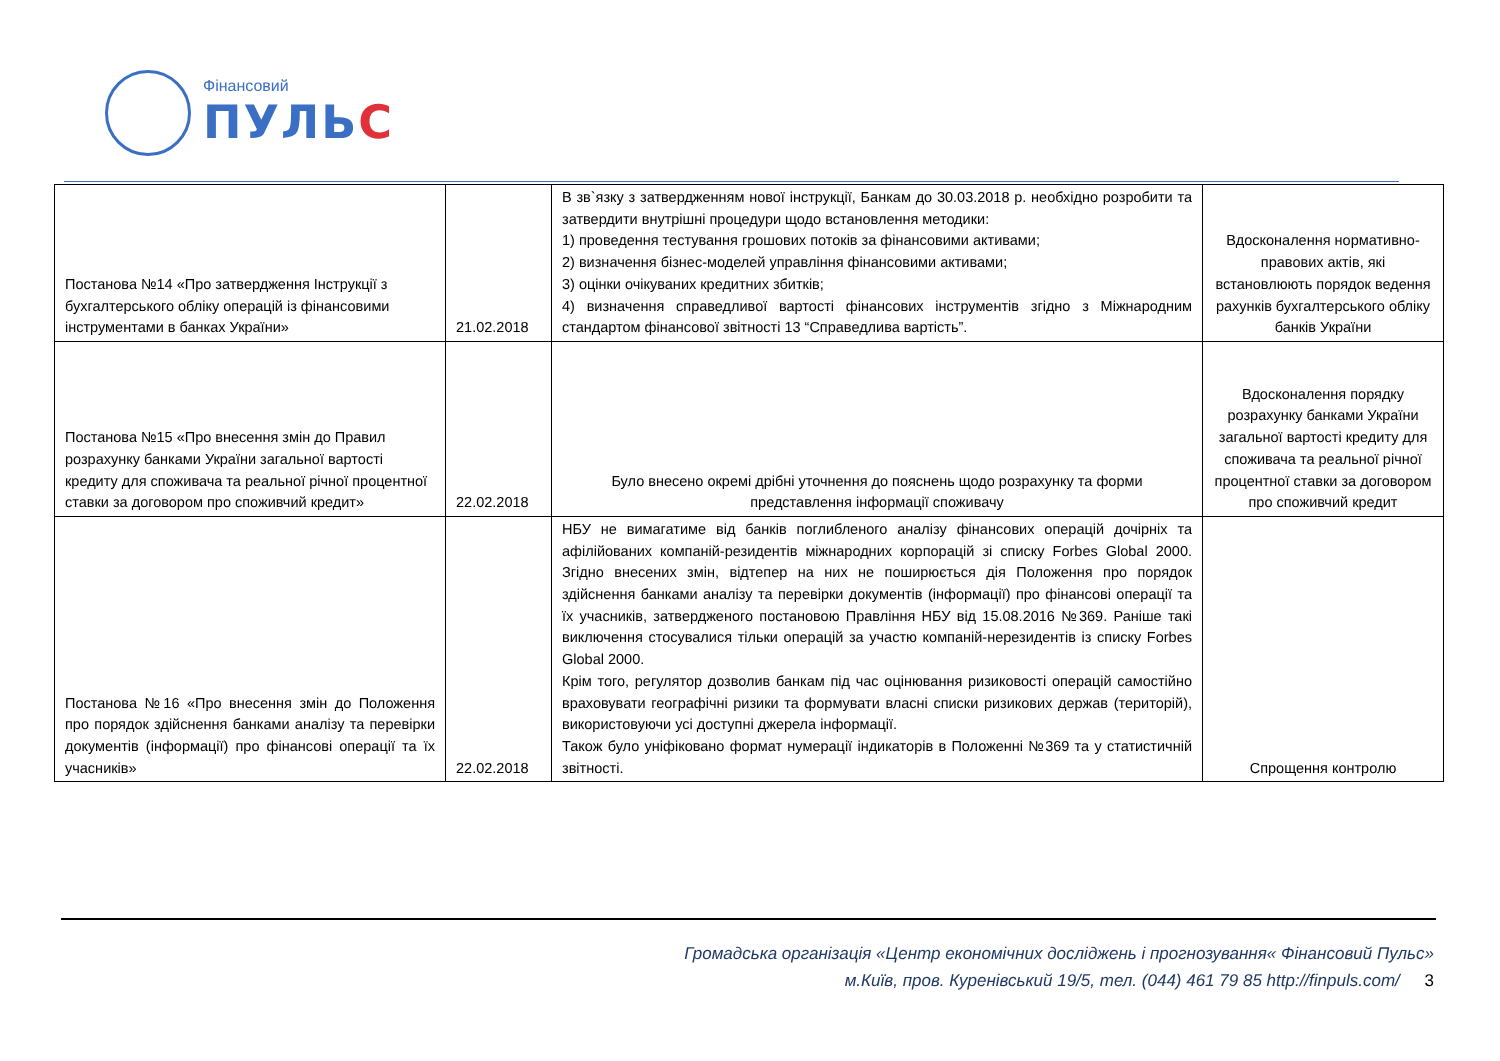Фінансовий
ПУЛЬС
| Постанова №14 «Про затвердження Інструкції з бухгалтерського обліку операцій із фінансовими інструментами в банках України» | 21.02.2018 | В зв`язку з затвердженням нової інструкції, Банкам до 30.03.2018 р. необхідно розробити та затвердити внутрішні процедури щодо встановлення методики: 1) проведення тестування грошових потоків за фінансовими активами; 2) визначення бізнес-моделей управління фінансовими активами; 3) оцінки очікуваних кредитних збитків; 4) визначення справедливої вартості фінансових інструментів згідно з Міжнародним стандартом фінансової звітності 13 “Справедлива вартість”. | Вдосконалення нормативно-правових актів, які встановлюють порядок ведення рахунків бухгалтерського обліку банків України |
| Постанова №15 «Про внесення змін до Правил розрахунку банками України загальної вартості кредиту для споживача та реальної річної процентної ставки за договором про споживчий кредит» | 22.02.2018 | Було внесено окремі дрібні уточнення до пояснень щодо розрахунку та форми представлення інформації споживачу | Вдосконалення порядку розрахунку банками України загальної вартості кредиту для споживача та реальної річної процентної ставки за договором про споживчий кредит |
| Постанова №16 «Про внесення змін до Положення про порядок здійснення банками аналізу та перевірки документів (інформації) про фінансові операції та їх учасників» | 22.02.2018 | НБУ не вимагатиме від банків поглибленого аналізу фінансових операцій дочірніх та афілійованих компаній-резидентів міжнародних корпорацій зі списку Forbes Global 2000. Згідно внесених змін, відтепер на них не поширюється дія Положення про порядок здійснення банками аналізу та перевірки документів (інформації) про фінансові операції та їх учасників, затвердженого постановою Правління НБУ від 15.08.2016 №369. Раніше такі виключення стосувалися тільки операцій за участю компаній-нерезидентів із списку Forbes Global 2000. Крім того, регулятор дозволив банкам під час оцінювання ризиковості операцій самостійно враховувати географічні ризики та формувати власні списки ризикових держав (територій), використовуючи усі доступні джерела інформації. Також було уніфіковано формат нумерації індикаторів в Положенні №369 та у статистичній звітності. | Спрощення контролю |
Громадська організація «Центр економічних досліджень і прогнозування« Фінансовий Пульс»
м.Київ, пров. Куренівський 19/5, тел. (044) 461 79 85 http://finpuls.com/ 3